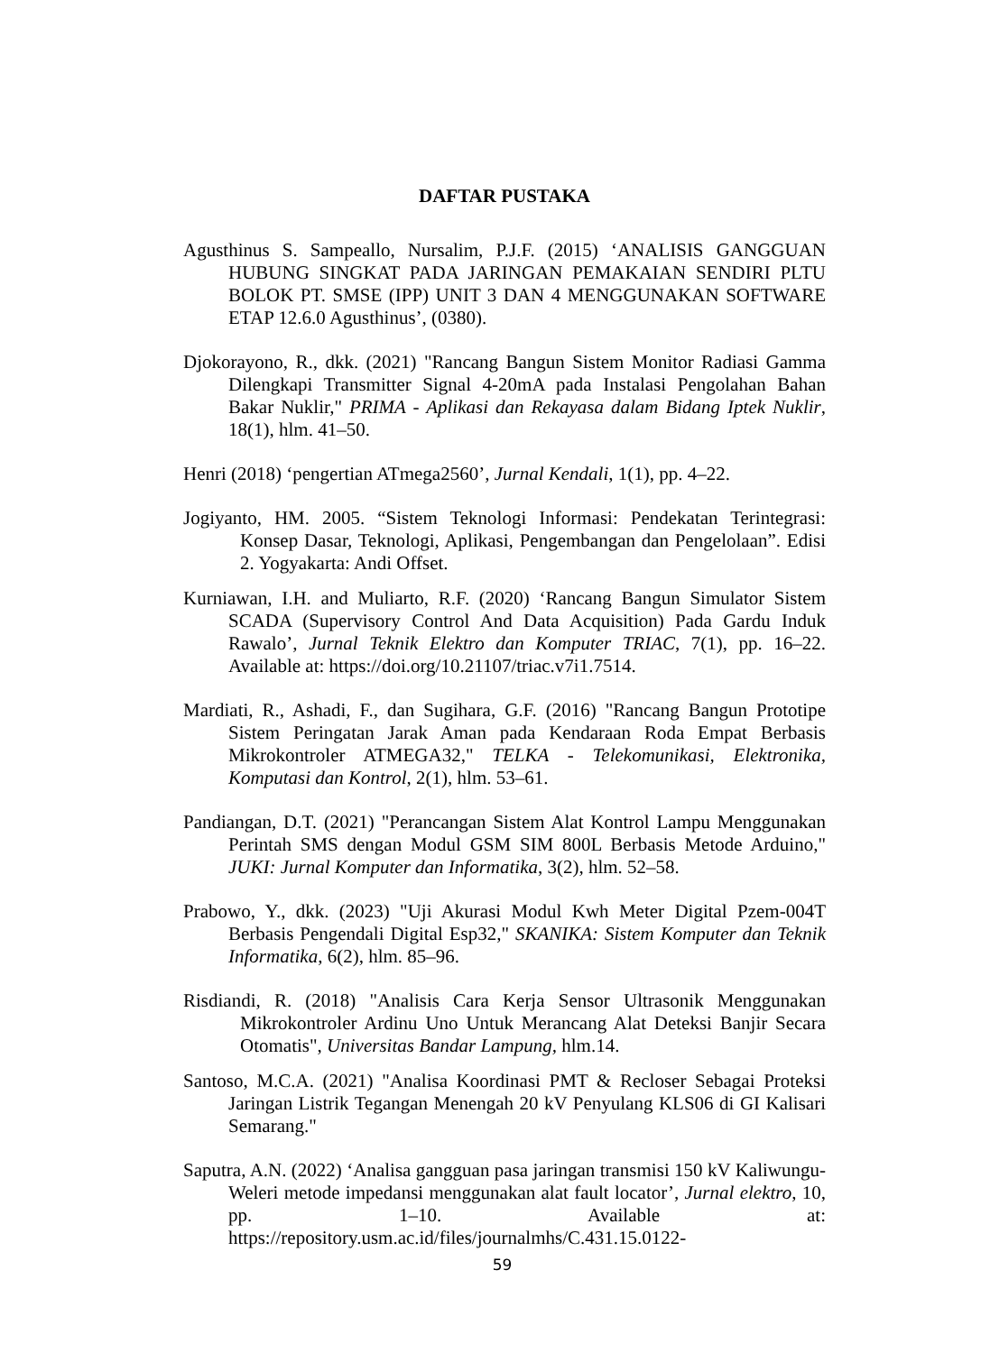DAFTAR PUSTAKA
Agusthinus S. Sampeallo, Nursalim, P.J.F. (2015) ‘ANALISIS GANGGUAN HUBUNG SINGKAT PADA JARINGAN PEMAKAIAN SENDIRI PLTU BOLOK PT. SMSE (IPP) UNIT 3 DAN 4 MENGGUNAKAN SOFTWARE ETAP 12.6.0 Agusthinus’, (0380).
Djokorayono, R., dkk. (2021) "Rancang Bangun Sistem Monitor Radiasi Gamma Dilengkapi Transmitter Signal 4-20mA pada Instalasi Pengolahan Bahan Bakar Nuklir," PRIMA - Aplikasi dan Rekayasa dalam Bidang Iptek Nuklir, 18(1), hlm. 41–50.
Henri (2018) ‘pengertian ATmega2560’, Jurnal Kendali, 1(1), pp. 4–22.
Jogiyanto, HM. 2005. “Sistem Teknologi Informasi: Pendekatan Terintegrasi: Konsep Dasar, Teknologi, Aplikasi, Pengembangan dan Pengelolaan”. Edisi 2. Yogyakarta: Andi Offset.
Kurniawan, I.H. and Muliarto, R.F. (2020) ‘Rancang Bangun Simulator Sistem SCADA (Supervisory Control And Data Acquisition) Pada Gardu Induk Rawalo’, Jurnal Teknik Elektro dan Komputer TRIAC, 7(1), pp. 16–22. Available at: https://doi.org/10.21107/triac.v7i1.7514.
Mardiati, R., Ashadi, F., dan Sugihara, G.F. (2016) "Rancang Bangun Prototipe Sistem Peringatan Jarak Aman pada Kendaraan Roda Empat Berbasis Mikrokontroler ATMEGA32," TELKA - Telekomunikasi, Elektronika, Komputasi dan Kontrol, 2(1), hlm. 53–61.
Pandiangan, D.T. (2021) "Perancangan Sistem Alat Kontrol Lampu Menggunakan Perintah SMS dengan Modul GSM SIM 800L Berbasis Metode Arduino," JUKI: Jurnal Komputer dan Informatika, 3(2), hlm. 52–58.
Prabowo, Y., dkk. (2023) "Uji Akurasi Modul Kwh Meter Digital Pzem-004T Berbasis Pengendali Digital Esp32," SKANIKA: Sistem Komputer dan Teknik Informatika, 6(2), hlm. 85–96.
Risdiandi, R. (2018) "Analisis Cara Kerja Sensor Ultrasonik Menggunakan Mikrokontroler Ardinu Uno Untuk Merancang Alat Deteksi Banjir Secara Otomatis", Universitas Bandar Lampung, hlm.14.
Santoso, M.C.A. (2021) "Analisa Koordinasi PMT & Recloser Sebagai Proteksi Jaringan Listrik Tegangan Menengah 20 kV Penyulang KLS06 di GI Kalisari Semarang."
Saputra, A.N. (2022) ‘Analisa gangguan pasa jaringan transmisi 150 kV Kaliwungu-Weleri metode impedansi menggunakan alat fault locator’, Jurnal elektro, 10, pp. 1–10. Available at: https://repository.usm.ac.id/files/journalmhs/C.431.15.0122-
59